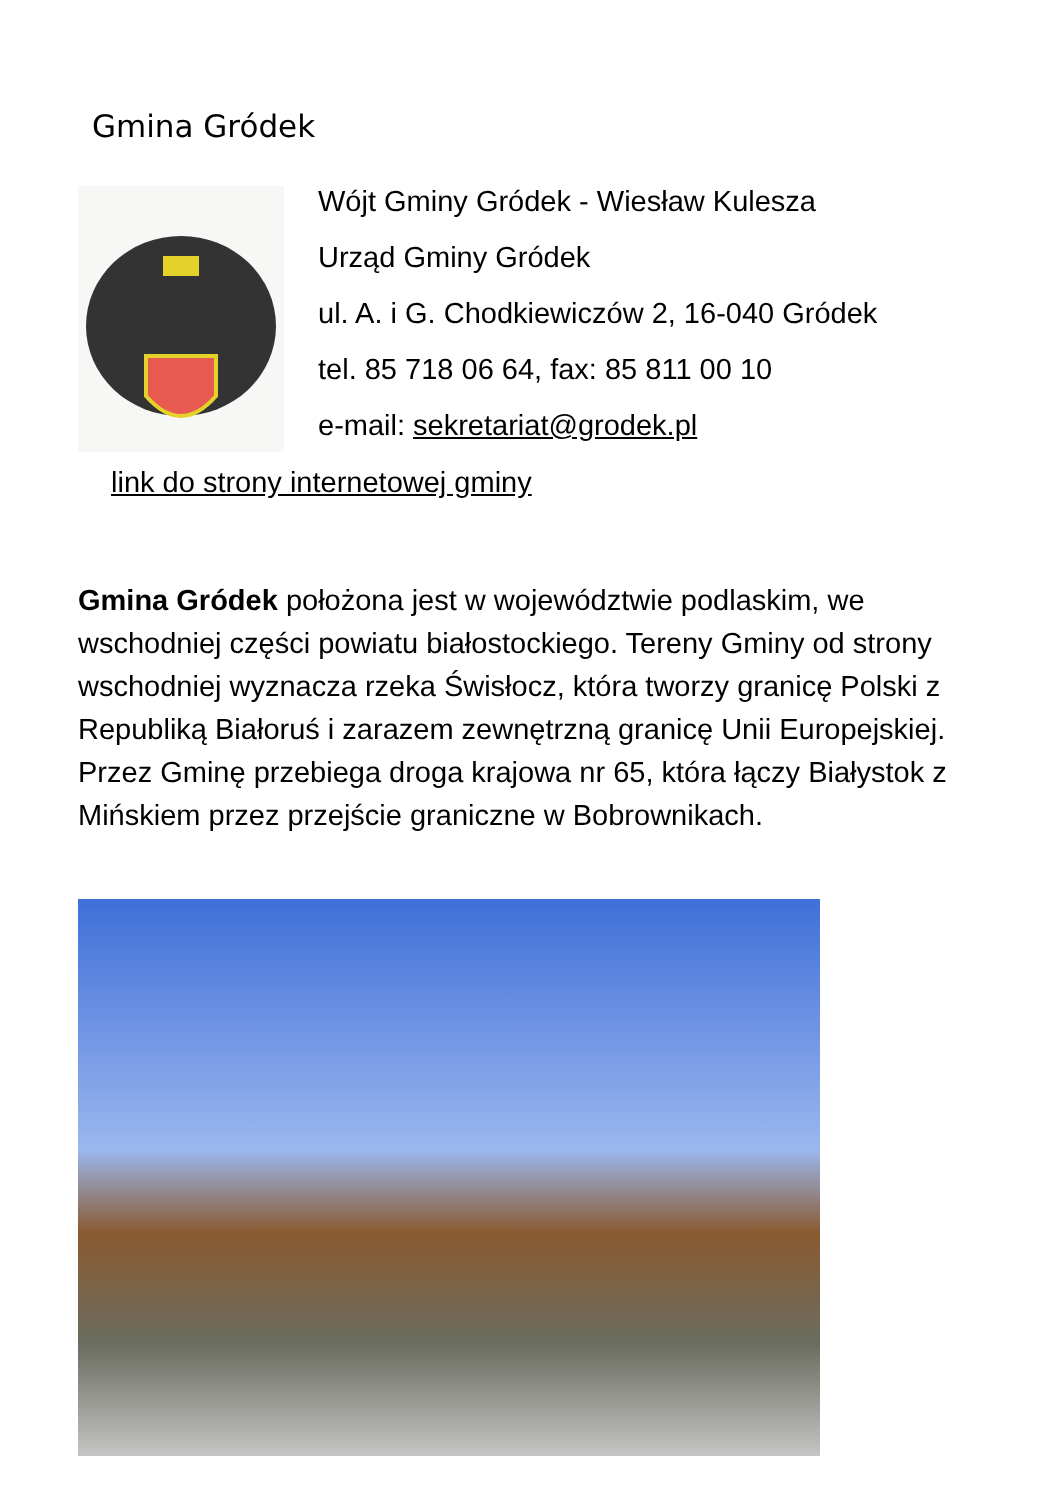Gmina Gródek
Wójt Gminy Gródek - Wiesław Kulesza
Urząd Gminy Gródek
ul. A. i G. Chodkiewiczów 2, 16-040 Gródek
tel. 85 718 06 64, fax: 85 811 00 10
e-mail: sekretariat@grodek.pl
link do strony internetowej gminy
Gmina Gródek położona jest w województwie podlaskim, we wschodniej części powiatu białostockiego. Tereny Gminy od strony wschodniej wyznacza rzeka Świsłocz, która tworzy granicę Polski z Republiką Białoruś i zarazem zewnętrzną granicę Unii Europejskiej. Przez Gminę przebiega droga krajowa nr 65, która łączy Białystok z Mińskiem przez przejście graniczne w Bobrownikach.